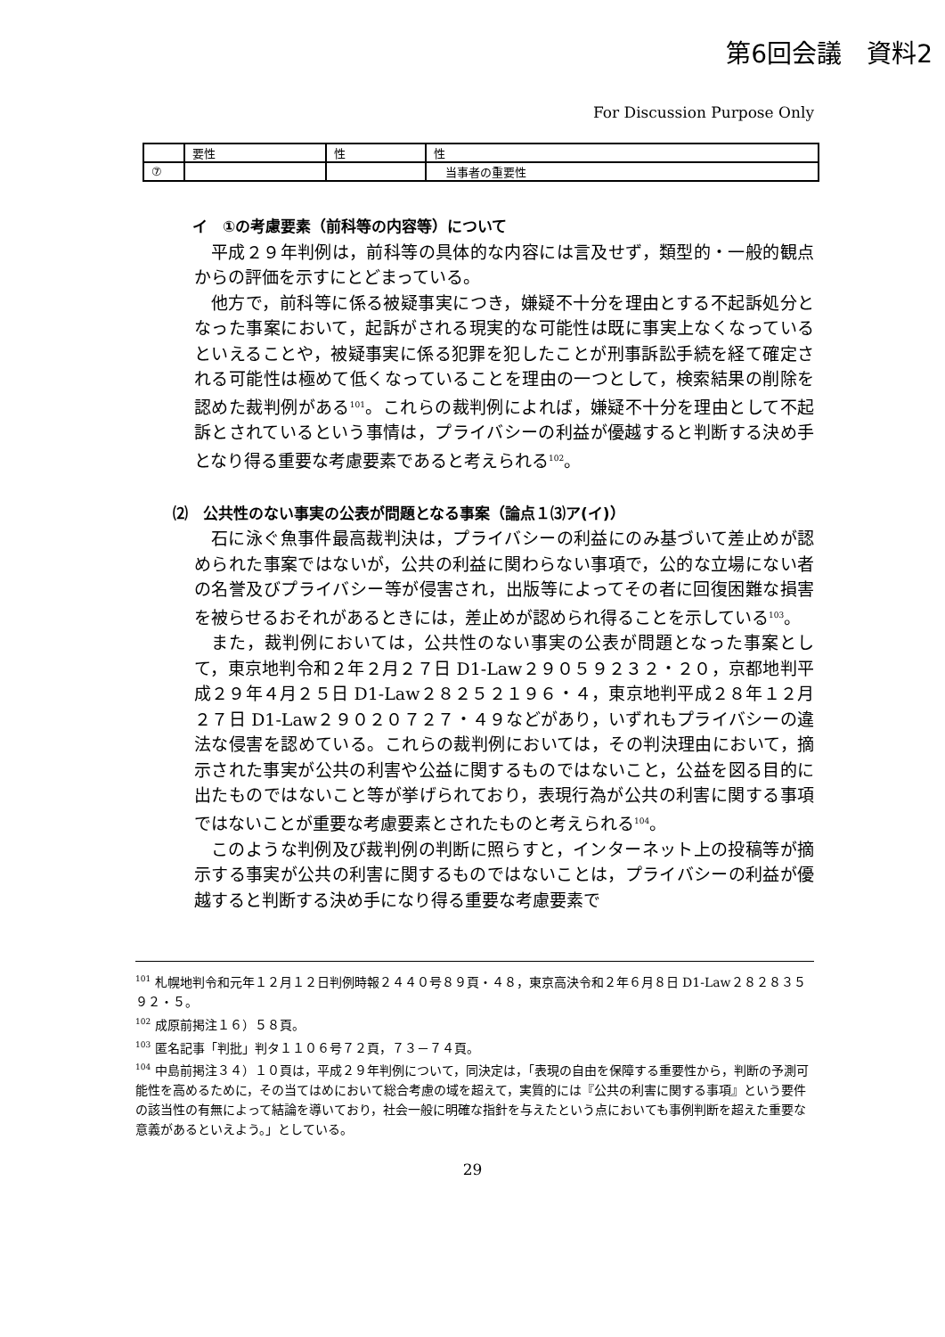第6回会議　資料2
For Discussion Purpose Only
| | 要性 | 性 | 性 |
| ⑦ | | | 当事者の重要性 |
イ　①の考慮要素（前科等の内容等）について
平成２９年判例は，前科等の具体的な内容には言及せず，類型的・一般的観点からの評価を示すにとどまっている。
他方で，前科等に係る被疑事実につき，嫌疑不十分を理由とする不起訴処分となった事案において，起訴がされる現実的な可能性は既に事実上なくなっているといえることや，被疑事実に係る犯罪を犯したことが刑事訴訟手続を経て確定される可能性は極めて低くなっていることを理由の一つとして，検索結果の削除を認めた裁判例がある<sup>101</sup>。これらの裁判例によれば，嫌疑不十分を理由として不起訴とされているという事情は，プライバシーの利益が優越すると判断する決め手となり得る重要な考慮要素であると考えられる<sup>102</sup>。
⑵　公共性のない事実の公表が問題となる事案（論点１⑶ア(イ)）
石に泳ぐ魚事件最高裁判決は，プライバシーの利益にのみ基づいて差止めが認められた事案ではないが，公共の利益に関わらない事項で，公的な立場にない者の名誉及びプライバシー等が侵害され，出版等によってその者に回復困難な損害を被らせるおそれがあるときには，差止めが認められ得ることを示している<sup>103</sup>。
また，裁判例においては，公共性のない事実の公表が問題となった事案として，東京地判令和２年２月２７日 D1-Law２９０５９２３２・２０，京都地判平成２９年４月２５日 D1-Law２８２５２１９６・４，東京地判平成２８年１２月２７日 D1-Law２９０２０７２７・４９などがあり，いずれもプライバシーの違法な侵害を認めている。これらの裁判例においては，その判決理由において，摘示された事実が公共の利害や公益に関するものではないこと，公益を図る目的に出たものではないこと等が挙げられており，表現行為が公共の利害に関する事項ではないことが重要な考慮要素とされたものと考えられる<sup>104</sup>。
このような判例及び裁判例の判断に照らすと，インターネット上の投稿等が摘示する事実が公共の利害に関するものではないことは，プライバシーの利益が優越すると判断する決め手になり得る重要な考慮要素で
<sup>101</sup> 札幌地判令和元年１２月１２日判例時報２４４０号８９頁・４８，東京高決令和２年６月８日 D1-Law２８２８３５９２・５。
<sup>102</sup> 成原前掲注１６）５８頁。
<sup>103</sup> 匿名記事「判批」判タ１１０６号７２頁，７３－７４頁。
<sup>104</sup> 中島前掲注３４）１０頁は，平成２９年判例について，同決定は，「表現の自由を保障する重要性から，判断の予測可能性を高めるために，その当てはめにおいて総合考慮の域を超えて，実質的には『公共の利害に関する事項』という要件の該当性の有無によって結論を導いており，社会一般に明確な指針を与えたという点においても事例判断を超えた重要な意義があるといえよう。」としている。
29